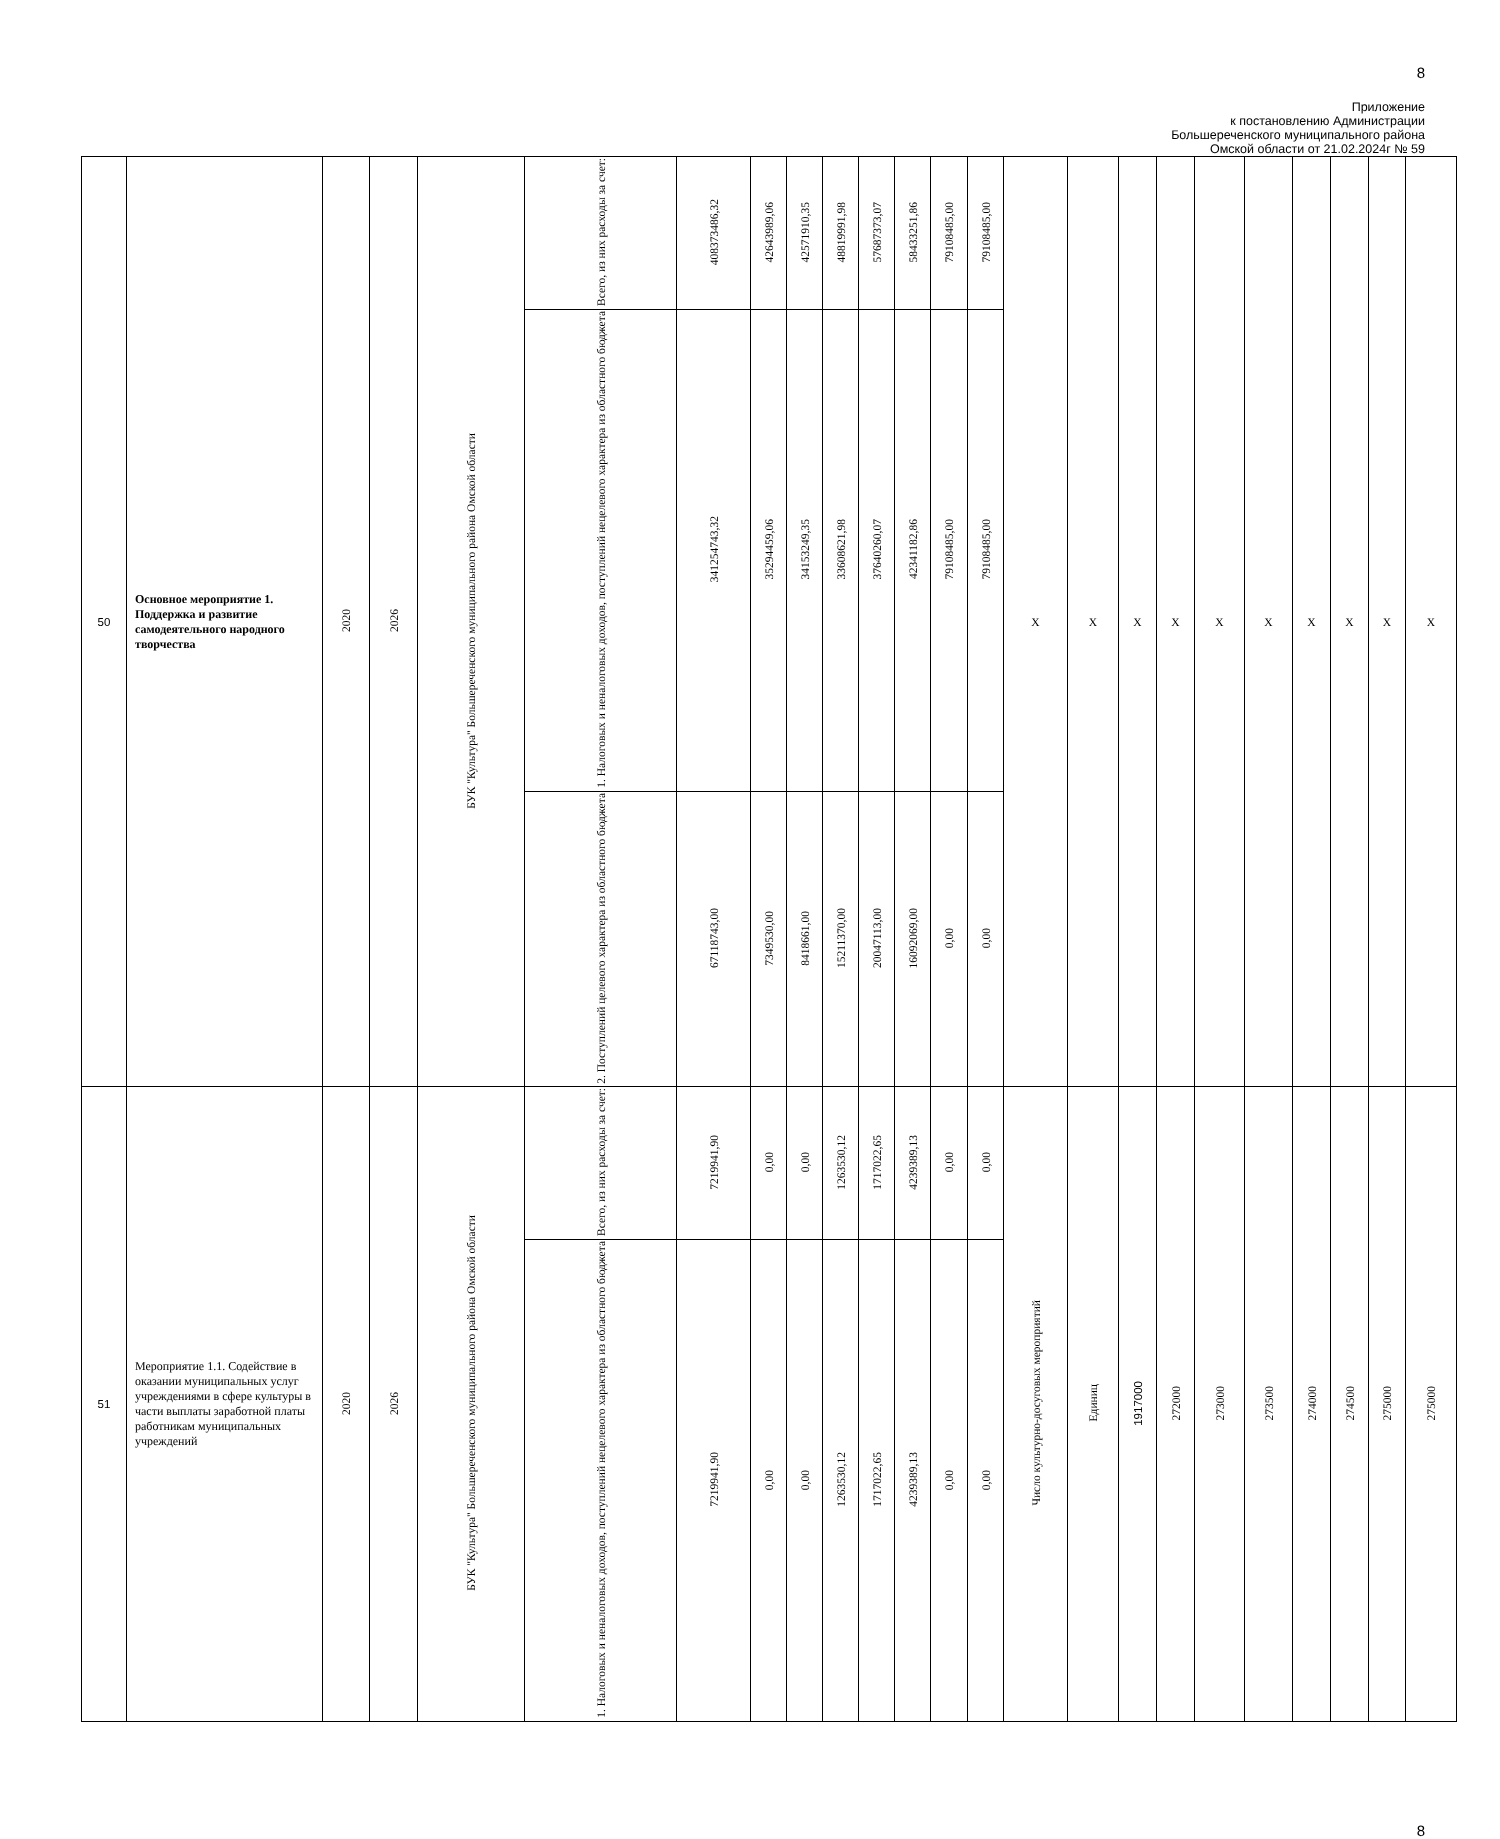8
Приложение
к постановлению Администрации
Большереченского муниципального района
Омской области от 21.02.2024г № 59
| 50 | Основное мероприятие 1. Поддержка и развитие самодеятельного народного творчества | 2020 | 2026 | БУК "Культура" Большереченского муниципального района Омской области | Всего, из них расходы за счет: | 408373486,32 | 42643989,06 | 42571910,35 | 48819991,98 | 57687373,07 | 58433251,86 | 79108485,00 | 79108485,00 | X | X | X | X | X | X | X | X | X | X |
| | | | | | 1. Налоговых и неналоговых доходов, поступлений нецелевого характера из областного бюджета | 341254743,32 | 35294459,06 | 34153249,35 | 33608621,98 | 37640260,07 | 42341182,86 | 79108485,00 | 79108485,00 | | | | | | | | | | |
| | | | | | 2. Поступлений целевого характера из областного бюджета | 67118743,00 | 7349530,00 | 8418661,00 | 15211370,00 | 20047113,00 | 16092069,00 | 0,00 | 0,00 | | | | | | | | | | |
| 51 | Мероприятие 1.1. Содействие в оказании муниципальных услуг учреждениями в сфере культуры в части выплаты заработной платы работникам муниципальных учреждений | 2020 | 2026 | БУК "Культура" Большереченского муниципального района Омской области | Всего, из них расходы за счет: | 7219941,90 | 0,00 | 0,00 | 1263530,12 | 1717022,65 | 4239389,13 | 0,00 | 0,00 | Число культурно-досуговых мероприятий | Единиц | 1917000 | 272000 | 273000 | 273500 | 274000 | 274500 | 275000 | 275000 |
| | | | | | 1. Налоговых и неналоговых доходов, поступлений нецелевого характера из областного бюджета | 7219941,90 | 0,00 | 0,00 | 1263530,12 | 1717022,65 | 4239389,13 | 0,00 | 0,00 | | | | | | | | | | |
8